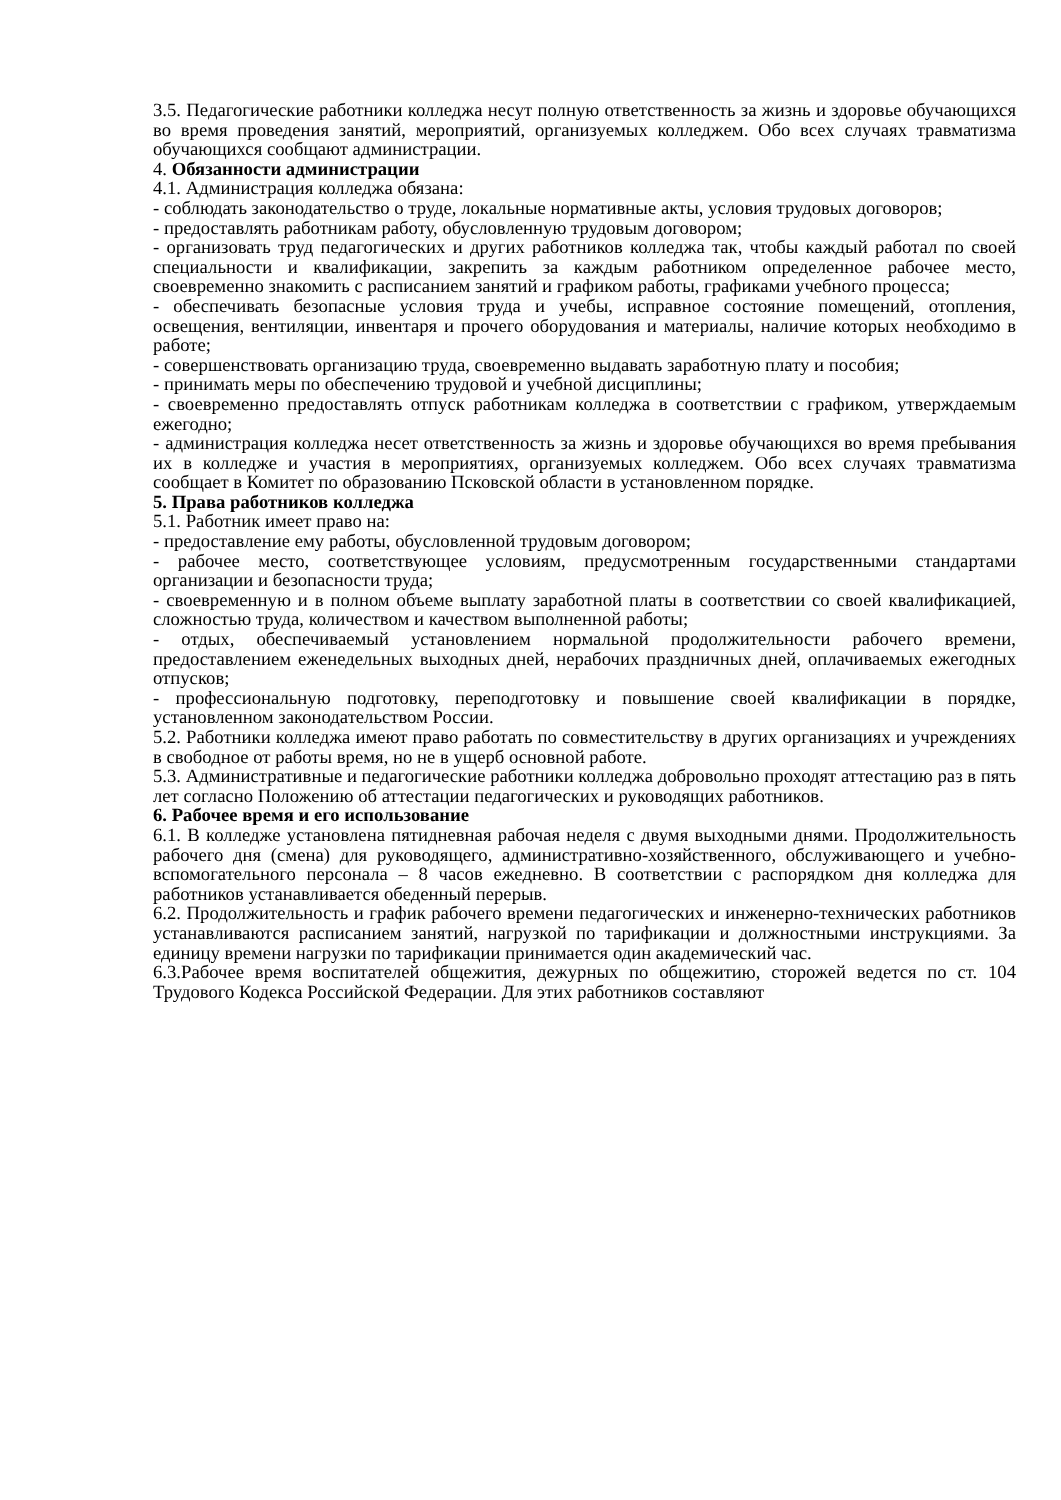3.5. Педагогические работники колледжа несут полную ответственность за жизнь и здоровье обучающихся во время проведения занятий, мероприятий, организуемых колледжем. Обо всех случаях травматизма обучающихся сообщают администрации.
4. Обязанности администрации
4.1. Администрация колледжа обязана:
- соблюдать законодательство о труде, локальные нормативные акты, условия трудовых договоров;
- предоставлять работникам работу, обусловленную трудовым договором;
- организовать труд педагогических и других работников колледжа так, чтобы каждый работал по своей специальности и квалификации, закрепить за каждым работником определенное рабочее место, своевременно знакомить с расписанием занятий и графиком работы, графиками учебного процесса;
- обеспечивать безопасные условия труда и учебы, исправное состояние помещений, отопления, освещения, вентиляции, инвентаря и прочего оборудования и материалы, наличие которых необходимо в работе;
- совершенствовать организацию труда, своевременно выдавать заработную плату и пособия;
- принимать меры по обеспечению трудовой и учебной дисциплины;
- своевременно предоставлять отпуск работникам колледжа в соответствии с графиком, утверждаемым ежегодно;
- администрация колледжа несет ответственность за жизнь и здоровье обучающихся во время пребывания их в колледже и участия в мероприятиях, организуемых колледжем. Обо всех случаях травматизма сообщает в Комитет по образованию Псковской области в установленном порядке.
5. Права работников колледжа
5.1. Работник имеет право на:
- предоставление ему работы, обусловленной трудовым договором;
- рабочее место, соответствующее условиям, предусмотренным государственными стандартами организации и безопасности труда;
- своевременную и в полном объеме выплату заработной платы в соответствии со своей квалификацией, сложностью труда, количеством и качеством выполненной работы;
- отдых, обеспечиваемый установлением нормальной продолжительности рабочего времени, предоставлением еженедельных выходных дней, нерабочих праздничных дней, оплачиваемых ежегодных отпусков;
- профессиональную подготовку, переподготовку и повышение своей квалификации в порядке, установленном законодательством России.
5.2. Работники колледжа имеют право работать по совместительству в других организациях и учреждениях в свободное от работы время, но не в ущерб основной работе.
5.3. Административные и педагогические работники колледжа добровольно проходят аттестацию раз в пять лет согласно Положению об аттестации педагогических и руководящих работников.
6. Рабочее время и его использование
6.1. В колледже установлена пятидневная рабочая неделя с двумя выходными днями. Продолжительность рабочего дня (смена) для руководящего, административно-хозяйственного, обслуживающего и учебно-вспомогательного персонала – 8 часов ежедневно. В соответствии с распорядком дня колледжа для работников устанавливается обеденный перерыв.
6.2. Продолжительность и график рабочего времени педагогических и инженерно-технических работников устанавливаются расписанием занятий, нагрузкой по тарификации и должностными инструкциями. За единицу времени нагрузки по тарификации принимается один академический час.
6.3.Рабочее время воспитателей общежития, дежурных по общежитию, сторожей ведется по ст. 104 Трудового Кодекса Российской Федерации. Для этих работников составляют